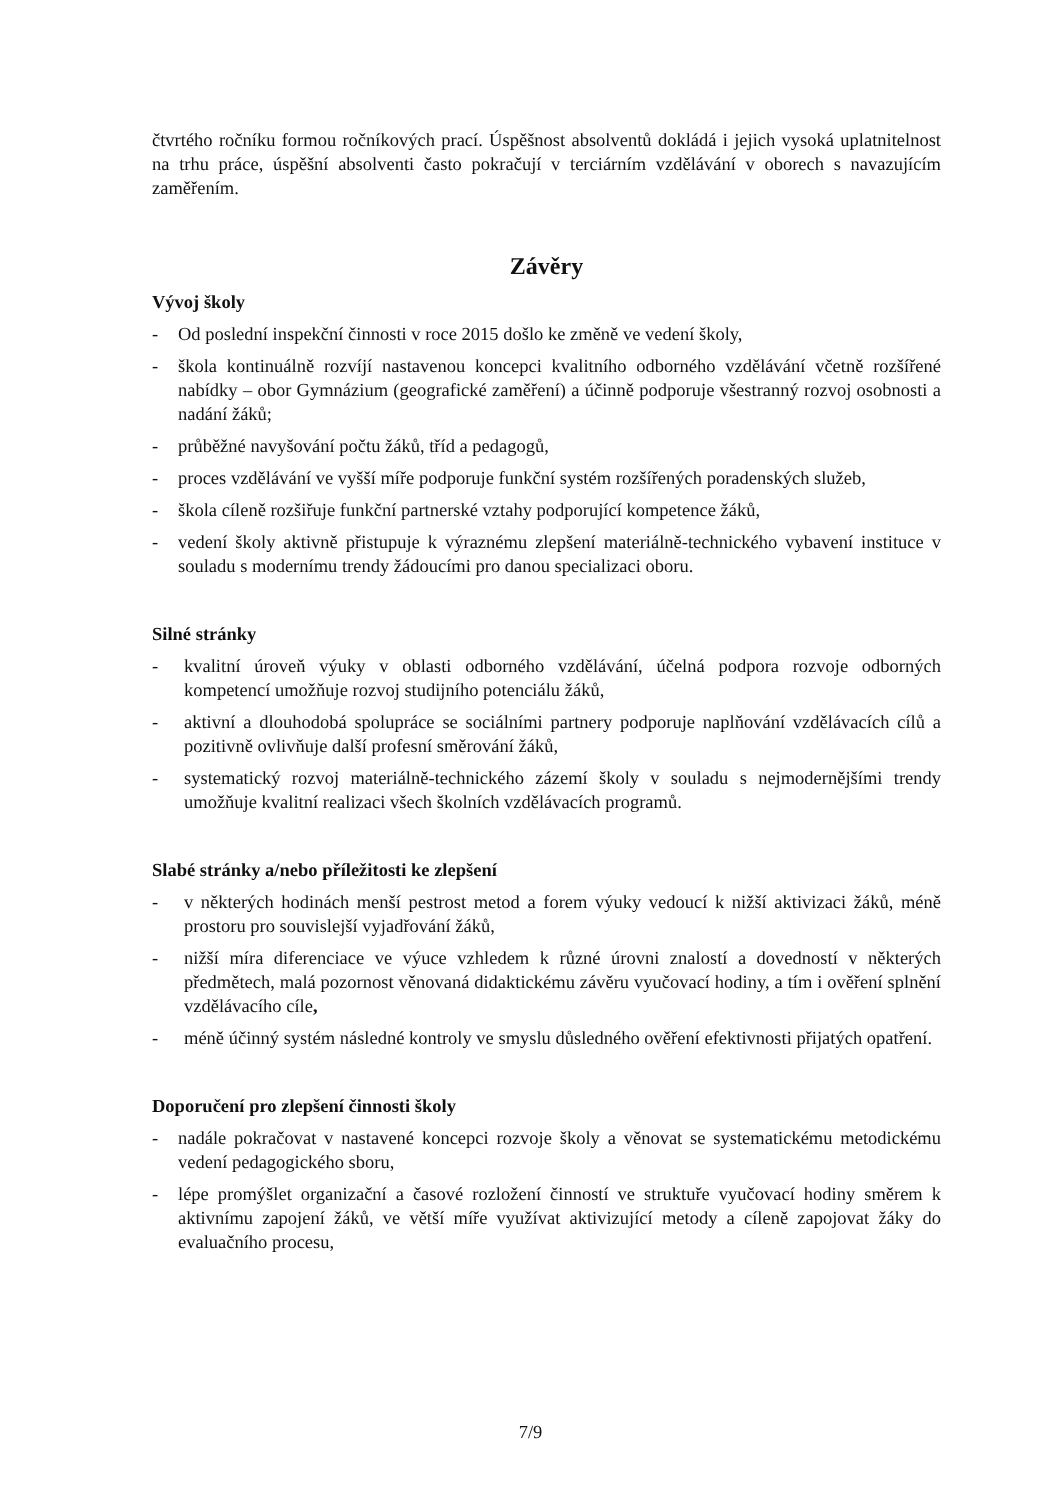čtvrtého ročníku formou ročníkových prací. Úspěšnost absolventů dokládá i jejich vysoká uplatnitelnost na trhu práce, úspěšní absolventi často pokračují v terciárním vzdělávání v oborech s navazujícím zaměřením.
Závěry
Vývoj školy
- Od poslední inspekční činnosti v roce 2015 došlo ke změně ve vedení školy,
- škola kontinuálně rozvíjí nastavenou koncepci kvalitního odborného vzdělávání včetně rozšířené nabídky – obor Gymnázium (geografické zaměření) a účinně podporuje všestranný rozvoj osobnosti a nadání žáků;
- průběžné navyšování počtu žáků, tříd a pedagogů,
- proces vzdělávání ve vyšší míře podporuje funkční systém rozšířených poradenských služeb,
- škola cíleně rozšiřuje funkční partnerské vztahy podporující kompetence žáků,
- vedení školy aktivně přistupuje k výraznému zlepšení materiálně-technického vybavení instituce v souladu s modernímu trendy žádoucími pro danou specializaci oboru.
Silné stránky
- kvalitní úroveň výuky v oblasti odborného vzdělávání, účelná podpora rozvoje odborných kompetencí umožňuje rozvoj studijního potenciálu žáků,
- aktivní a dlouhodobá spolupráce se sociálními partnery podporuje naplňování vzdělávacích cílů a pozitivně ovlivňuje další profesní směrování žáků,
- systematický rozvoj materiálně-technického zázemí školy v souladu s nejmodernějšími trendy umožňuje kvalitní realizaci všech školních vzdělávacích programů.
Slabé stránky a/nebo příležitosti ke zlepšení
- v některých hodinách menší pestrost metod a forem výuky vedoucí k nižší aktivizaci žáků, méně prostoru pro souvislejší vyjadřování žáků,
- nižší míra diferenciace ve výuce vzhledem k různé úrovni znalostí a dovedností v některých předmětech, malá pozornost věnovaná didaktickému závěru vyučovací hodiny, a tím i ověření splnění vzdělávacího cíle,
- méně účinný systém následné kontroly ve smyslu důsledného ověření efektivnosti přijatých opatření.
Doporučení pro zlepšení činnosti školy
- nadále pokračovat v nastavené koncepci rozvoje školy a věnovat se systematickému metodickému vedení pedagogického sboru,
- lépe promýšlet organizační a časové rozložení činností ve struktuře vyučovací hodiny směrem k aktivnímu zapojení žáků, ve větší míře využívat aktivizující metody a cíleně zapojovat žáky do evaluačního procesu,
7/9